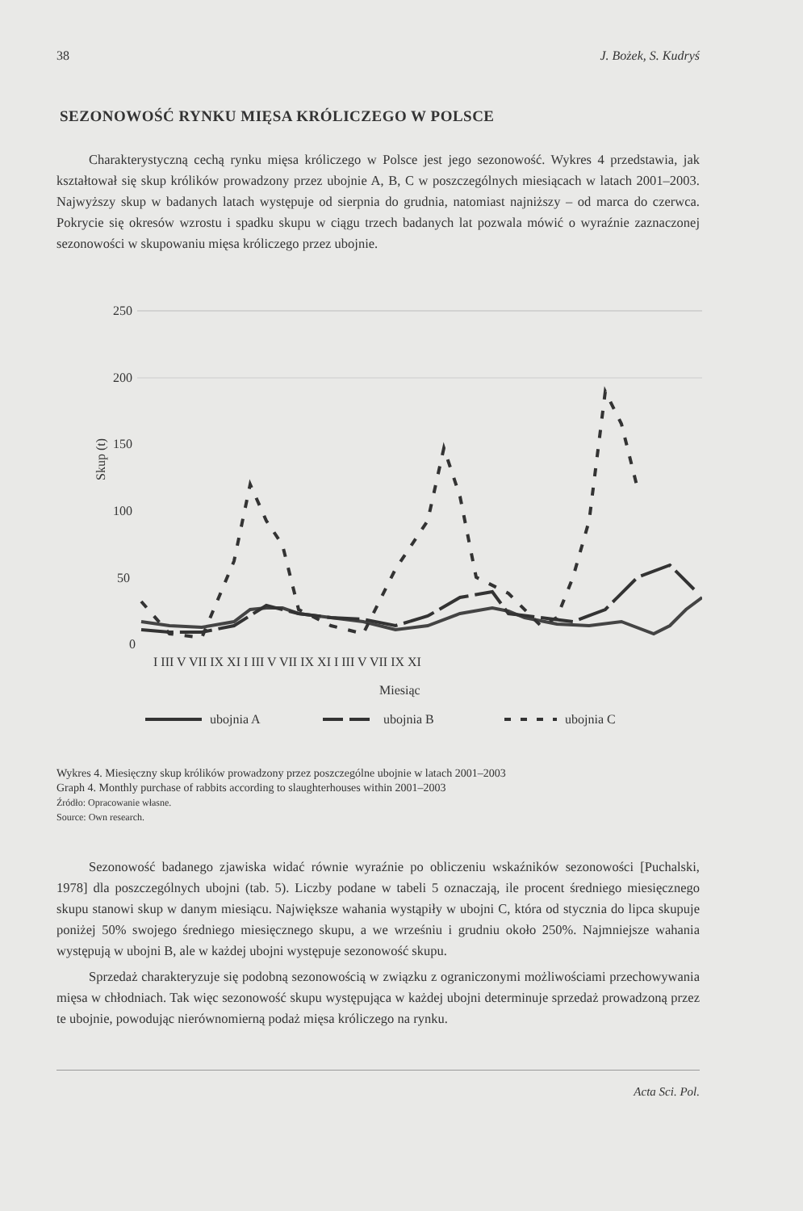38 J. Bożek, S. Kudryś
SEZONOWOŚĆ RYNKU MIĘSA KRÓLICZEGO W POLSCE
Charakterystyczną cechą rynku mięsa króliczego w Polsce jest jego sezonowość. Wykres 4 przedstawia, jak kształtował się skup królików prowadzony przez ubojnie A, B, C w poszczególnych miesiącach w latach 2001–2003. Najwyższy skup w badanych latach występuje od sierpnia do grudnia, natomiast najniższy – od marca do czerwca. Pokrycie się okresów wzrostu i spadku skupu w ciągu trzech badanych lat pozwala mówić o wyraźnie zaznaczonej sezonowości w skupowaniu mięsa króliczego przez ubojnie.
250
200
150
100
50
0
Skup (t)
I III V VII IX XI I III V VII IX XI I III V VII IX XI
Miesiąc
ubojnia A
ubojnia B
ubojnia C
Wykres 4. Miesięczny skup królików prowadzony przez poszczególne ubojnie w latach 2001–2003
Graph 4. Monthly purchase of rabbits according to slaughterhouses within 2001–2003
Źródło: Opracowanie własne.
Source: Own research.
Sezonowość badanego zjawiska widać równie wyraźnie po obliczeniu wskaźników sezonowości [Puchalski, 1978] dla poszczególnych ubojni (tab. 5). Liczby podane w tabeli 5 oznaczają, ile procent średniego miesięcznego skupu stanowi skup w danym miesiącu. Największe wahania wystąpiły w ubojni C, która od stycznia do lipca skupuje poniżej 50% swojego średniego miesięcznego skupu, a we wrześniu i grudniu około 250%. Najmniejsze wahania występują w ubojni B, ale w każdej ubojni występuje sezonowość skupu.
Sprzedaż charakteryzuje się podobną sezonowością w związku z ograniczonymi możliwościami przechowywania mięsa w chłodniach. Tak więc sezonowość skupu występująca w każdej ubojni determinuje sprzedaż prowadzoną przez te ubojnie, powodując nierównomierną podaż mięsa króliczego na rynku.
Acta Sci. Pol.